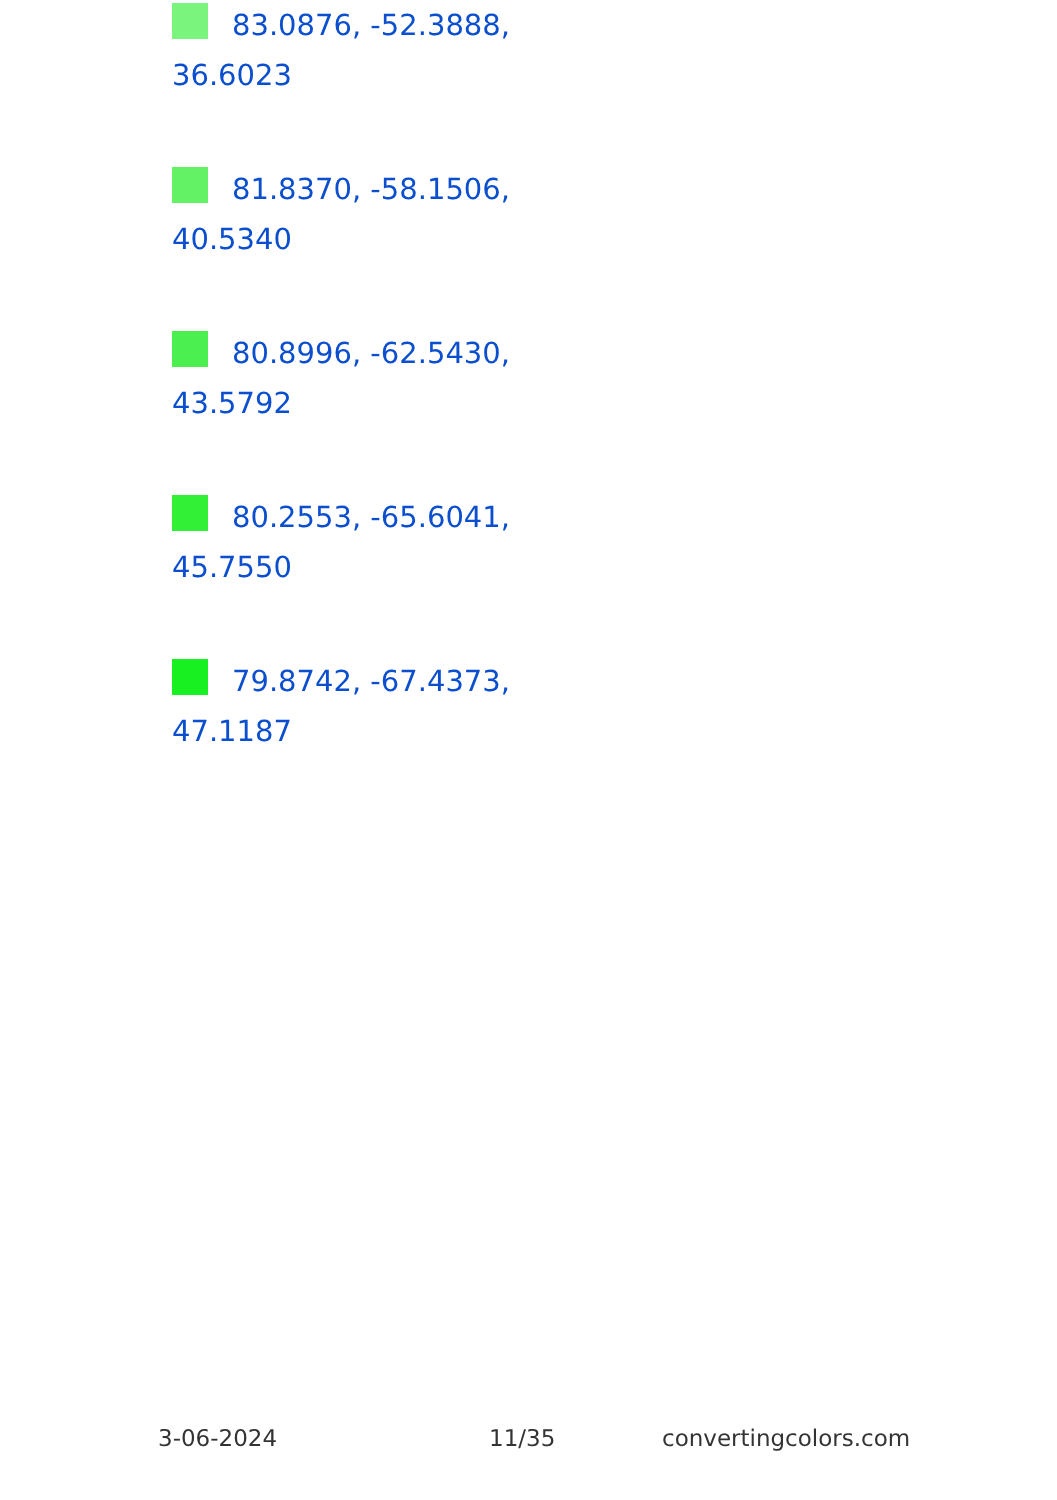83.0876, -52.3888, 36.6023
81.8370, -58.1506, 40.5340
80.8996, -62.5430, 43.5792
80.2553, -65.6041, 45.7550
79.8742, -67.4373, 47.1187
3-06-2024 11/35 convertingcolors.com